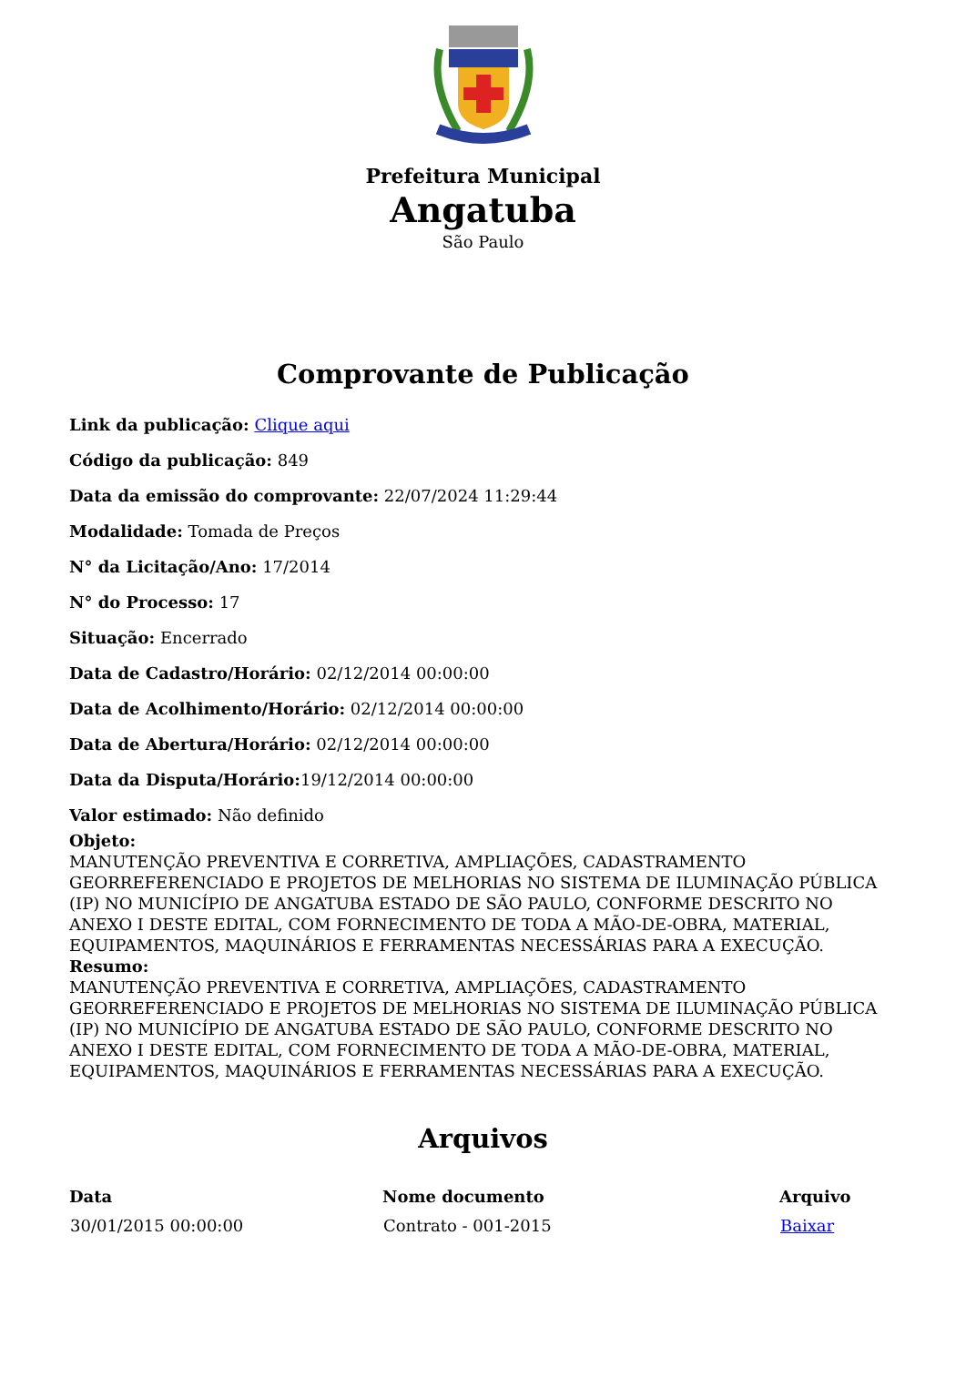Prefeitura Municipal
Angatuba
São Paulo
Comprovante de Publicação
Link da publicação: Clique aqui
Código da publicação: 849
Data da emissão do comprovante: 22/07/2024 11:29:44
Modalidade: Tomada de Preços
N° da Licitação/Ano: 17/2014
N° do Processo: 17
Situação: Encerrado
Data de Cadastro/Horário: 02/12/2014 00:00:00
Data de Acolhimento/Horário: 02/12/2014 00:00:00
Data de Abertura/Horário: 02/12/2014 00:00:00
Data da Disputa/Horário: 19/12/2014 00:00:00
Valor estimado: Não definido
Objeto:
MANUTENÇÃO PREVENTIVA E CORRETIVA, AMPLIAÇÕES, CADASTRAMENTO GEORREFERENCIADO E PROJETOS DE MELHORIAS NO SISTEMA DE ILUMINAÇÃO PÚBLICA (IP) NO MUNICÍPIO DE ANGATUBA ESTADO DE SÃO PAULO, CONFORME DESCRITO NO ANEXO I DESTE EDITAL, COM FORNECIMENTO DE TODA A MÃO-DE-OBRA, MATERIAL, EQUIPAMENTOS, MAQUINÁRIOS E FERRAMENTAS NECESSÁRIAS PARA A EXECUÇÃO.
Resumo:
MANUTENÇÃO PREVENTIVA E CORRETIVA, AMPLIAÇÕES, CADASTRAMENTO GEORREFERENCIADO E PROJETOS DE MELHORIAS NO SISTEMA DE ILUMINAÇÃO PÚBLICA (IP) NO MUNICÍPIO DE ANGATUBA ESTADO DE SÃO PAULO, CONFORME DESCRITO NO ANEXO I DESTE EDITAL, COM FORNECIMENTO DE TODA A MÃO-DE-OBRA, MATERIAL, EQUIPAMENTOS, MAQUINÁRIOS E FERRAMENTAS NECESSÁRIAS PARA A EXECUÇÃO.
Arquivos
| Data | Nome documento | Arquivo |
| --- | --- | --- |
| 30/01/2015 00:00:00 | Contrato - 001-2015 | Baixar |